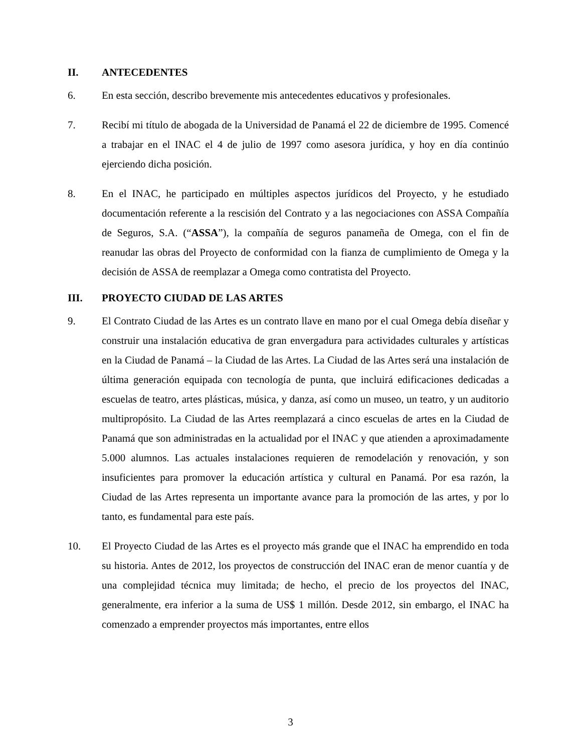II. ANTECEDENTES
6. En esta sección, describo brevemente mis antecedentes educativos y profesionales.
7. Recibí mi título de abogada de la Universidad de Panamá el 22 de diciembre de 1995. Comencé a trabajar en el INAC el 4 de julio de 1997 como asesora jurídica, y hoy en día continúo ejerciendo dicha posición.
8. En el INAC, he participado en múltiples aspectos jurídicos del Proyecto, y he estudiado documentación referente a la rescisión del Contrato y a las negociaciones con ASSA Compañía de Seguros, S.A. (“ASSA”), la compañía de seguros panameña de Omega, con el fin de reanudar las obras del Proyecto de conformidad con la fianza de cumplimiento de Omega y la decisión de ASSA de reemplazar a Omega como contratista del Proyecto.
III. PROYECTO CIUDAD DE LAS ARTES
9. El Contrato Ciudad de las Artes es un contrato llave en mano por el cual Omega debía diseñar y construir una instalación educativa de gran envergadura para actividades culturales y artísticas en la Ciudad de Panamá – la Ciudad de las Artes. La Ciudad de las Artes será una instalación de última generación equipada con tecnología de punta, que incluirá edificaciones dedicadas a escuelas de teatro, artes plásticas, música, y danza, así como un museo, un teatro, y un auditorio multipropósito. La Ciudad de las Artes reemplazará a cinco escuelas de artes en la Ciudad de Panamá que son administradas en la actualidad por el INAC y que atienden a aproximadamente 5.000 alumnos. Las actuales instalaciones requieren de remodelación y renovación, y son insuficientes para promover la educación artística y cultural en Panamá. Por esa razón, la Ciudad de las Artes representa un importante avance para la promoción de las artes, y por lo tanto, es fundamental para este país.
10. El Proyecto Ciudad de las Artes es el proyecto más grande que el INAC ha emprendido en toda su historia. Antes de 2012, los proyectos de construcción del INAC eran de menor cuantía y de una complejidad técnica muy limitada; de hecho, el precio de los proyectos del INAC, generalmente, era inferior a la suma de US$ 1 millón. Desde 2012, sin embargo, el INAC ha comenzado a emprender proyectos más importantes, entre ellos
3